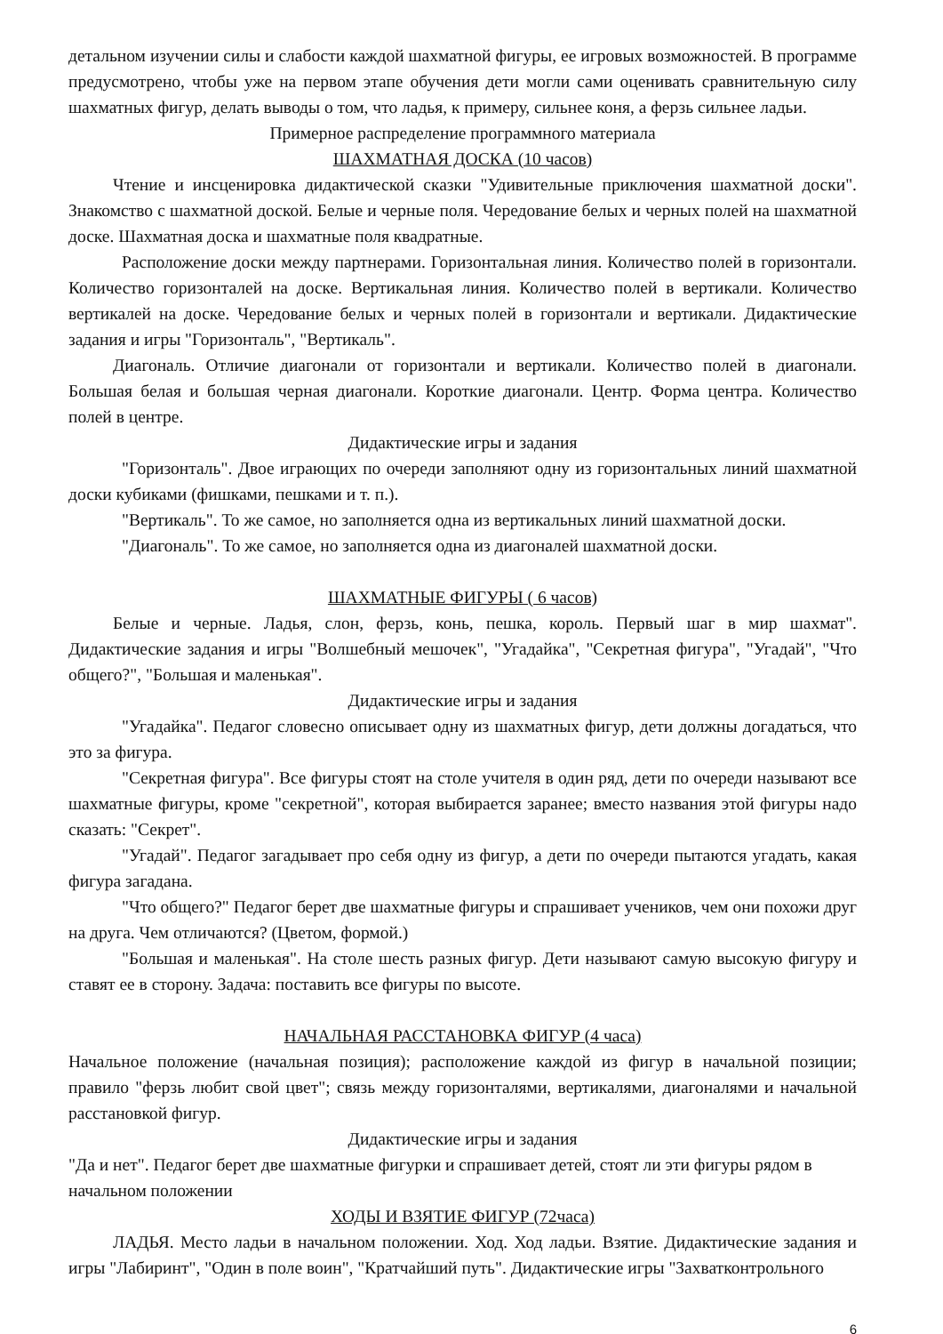детальном изучении силы и слабости каждой шахматной фигуры, ее игровых возможностей. В программе предусмотрено, чтобы уже на первом этапе обучения дети могли сами оценивать сравнительную силу шахматных фигур, делать выводы о том, что ладья, к примеру, сильнее коня, а ферзь сильнее ладьи.
Примерное распределение программного материала
ШАХМАТНАЯ ДОСКА (10 часов)
Чтение и инсценировка дидактической сказки "Удивительные приключения шахматной доски". Знакомство с шахматной доской. Белые и черные поля. Чередование белых и черных полей на шахматной доске. Шахматная доска и шахматные поля квадратные.
Расположение доски между партнерами. Горизонтальная линия. Количество полей в горизонтали. Количество горизонталей на доске. Вертикальная линия. Количество полей в вертикали. Количество вертикалей на доске. Чередование белых и черных полей в горизонтали и вертикали. Дидактические задания и игры "Горизонталь", "Вертикаль".
Диагональ. Отличие диагонали от горизонтали и вертикали. Количество полей в диагонали. Большая белая и большая черная диагонали. Короткие диагонали. Центр. Форма центра. Количество полей в центре.
Дидактические игры и задания
"Горизонталь". Двое играющих по очереди заполняют одну из горизонтальных линий шахматной доски кубиками (фишками, пешками и т. п.).
"Вертикаль". То же самое, но заполняется одна из вертикальных линий шахматной доски.
"Диагональ". То же самое, но заполняется одна из диагоналей шахматной доски.
ШАХМАТНЫЕ ФИГУРЫ ( 6 часов)
Белые и черные. Ладья, слон, ферзь, конь, пешка, король. Первый шаг в мир шахмат". Дидактические задания и игры "Волшебный мешочек", "Угадайка", "Секретная фигура", "Угадай", "Что общего?", "Большая и маленькая".
Дидактические игры и задания
"Угадайка". Педагог словесно описывает одну из шахматных фигур, дети должны догадаться, что это за фигура.
"Секретная фигура". Все фигуры стоят на столе учителя в один ряд, дети по очереди называют все шахматные фигуры, кроме "секретной", которая выбирается заранее; вместо названия этой фигуры надо сказать: "Секрет".
"Угадай". Педагог загадывает про себя одну из фигур, а дети по очереди пытаются угадать, какая фигура загадана.
"Что общего?" Педагог берет две шахматные фигуры и спрашивает учеников, чем они похожи друг на друга. Чем отличаются? (Цветом, формой.)
"Большая и маленькая". На столе шесть разных фигур. Дети называют самую высокую фигуру и ставят ее в сторону. Задача: поставить все фигуры по высоте.
НАЧАЛЬНАЯ РАССТАНОВКА ФИГУР (4 часа)
Начальное положение (начальная позиция); расположение каждой из фигур в начальной позиции; правило "ферзь любит свой цвет"; связь между горизонталями, вертикалями, диагоналями и начальной расстановкой фигур.
Дидактические игры и задания
"Да и нет". Педагог берет две шахматные фигурки и спрашивает детей, стоят ли эти фигуры рядом в начальном положении
ХОДЫ И ВЗЯТИЕ ФИГУР (72часа)
ЛАДЬЯ. Место ладьи в начальном положении. Ход. Ход ладьи. Взятие. Дидактические задания и игры "Лабиринт", "Один в поле воин", "Кратчайший путь". Дидактические игры "Захватконтрольного
6